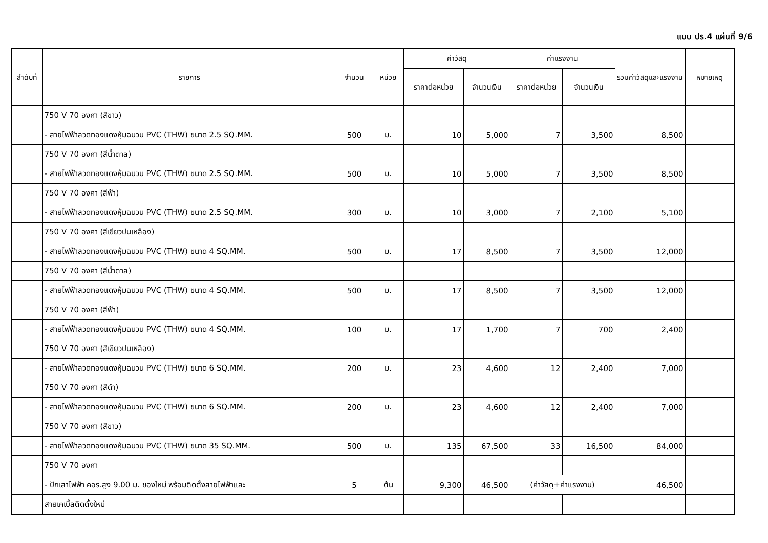แบบ ปร.4 แผ่นที่ 9/6
| ลำดับที่ | รายการ | จำนวน | หน่วย | ค่าวัสดุ | | ค่าแรงงาน | | รวมค่าวัสดุและแรงงาน | หมายเหตุ |
| --- | --- | --- | --- | --- | --- | --- | --- | --- | --- |
| | | | | ราคาต่อหน่วย | จำนวนเงิน | ราคาต่อหน่วย | จำนวนเงิน | | |
| | 750 V 70 องศา (สีขาว) | | | | | | | | |
| | - สายไฟฟ้าลวดทองแดงหุ้มฉนวน PVC (THW) ขนาด 2.5 SQ.MM. | 500 | ม. | 10 | 5,000 | 7 | 3,500 | 8,500 | |
| | 750 V 70 องศา (สีน้ำตาล) | | | | | | | | |
| | - สายไฟฟ้าลวดทองแดงหุ้มฉนวน PVC (THW) ขนาด 2.5 SQ.MM. | 500 | ม. | 10 | 5,000 | 7 | 3,500 | 8,500 | |
| | 750 V 70 องศา (สีฟ้า) | | | | | | | | |
| | - สายไฟฟ้าลวดทองแดงหุ้มฉนวน PVC (THW) ขนาด 2.5 SQ.MM. | 300 | ม. | 10 | 3,000 | 7 | 2,100 | 5,100 | |
| | 750 V 70 องศา (สีเขียวปนเหลือง) | | | | | | | | |
| | - สายไฟฟ้าลวดทองแดงหุ้มฉนวน PVC (THW) ขนาด 4 SQ.MM. | 500 | ม. | 17 | 8,500 | 7 | 3,500 | 12,000 | |
| | 750 V 70 องศา (สีน้ำตาล) | | | | | | | | |
| | - สายไฟฟ้าลวดทองแดงหุ้มฉนวน PVC (THW) ขนาด 4 SQ.MM. | 500 | ม. | 17 | 8,500 | 7 | 3,500 | 12,000 | |
| | 750 V 70 องศา (สีฟ้า) | | | | | | | | |
| | - สายไฟฟ้าลวดทองแดงหุ้มฉนวน PVC (THW) ขนาด 4 SQ.MM. | 100 | ม. | 17 | 1,700 | 7 | 700 | 2,400 | |
| | 750 V 70 องศา (สีเขียวปนเหลือง) | | | | | | | | |
| | - สายไฟฟ้าลวดทองแดงหุ้มฉนวน PVC (THW) ขนาด 6 SQ.MM. | 200 | ม. | 23 | 4,600 | 12 | 2,400 | 7,000 | |
| | 750 V 70 องศา (สีดำ) | | | | | | | | |
| | - สายไฟฟ้าลวดทองแดงหุ้มฉนวน PVC (THW) ขนาด 6 SQ.MM. | 200 | ม. | 23 | 4,600 | 12 | 2,400 | 7,000 | |
| | 750 V 70 องศา (สีขาว) | | | | | | | | |
| | - สายไฟฟ้าลวดทองแดงหุ้มฉนวน PVC (THW) ขนาด 35 SQ.MM. | 500 | ม. | 135 | 67,500 | 33 | 16,500 | 84,000 | |
| | 750 V 70 องศา | | | | | | | | |
| | - ปักเสาไฟฟ้า คอร.สูง 9.00 ม. ของใหม่ พร้อมติดตั้งสายไฟฟ้าและ | 5 | ต้น | 9,300 | 46,500 | (ค่าวัสดุ+ค่าแรงงาน) | | 46,500 | |
| | สายเคเบิ้ลติดตั้งใหม่ | | | | | | | | |